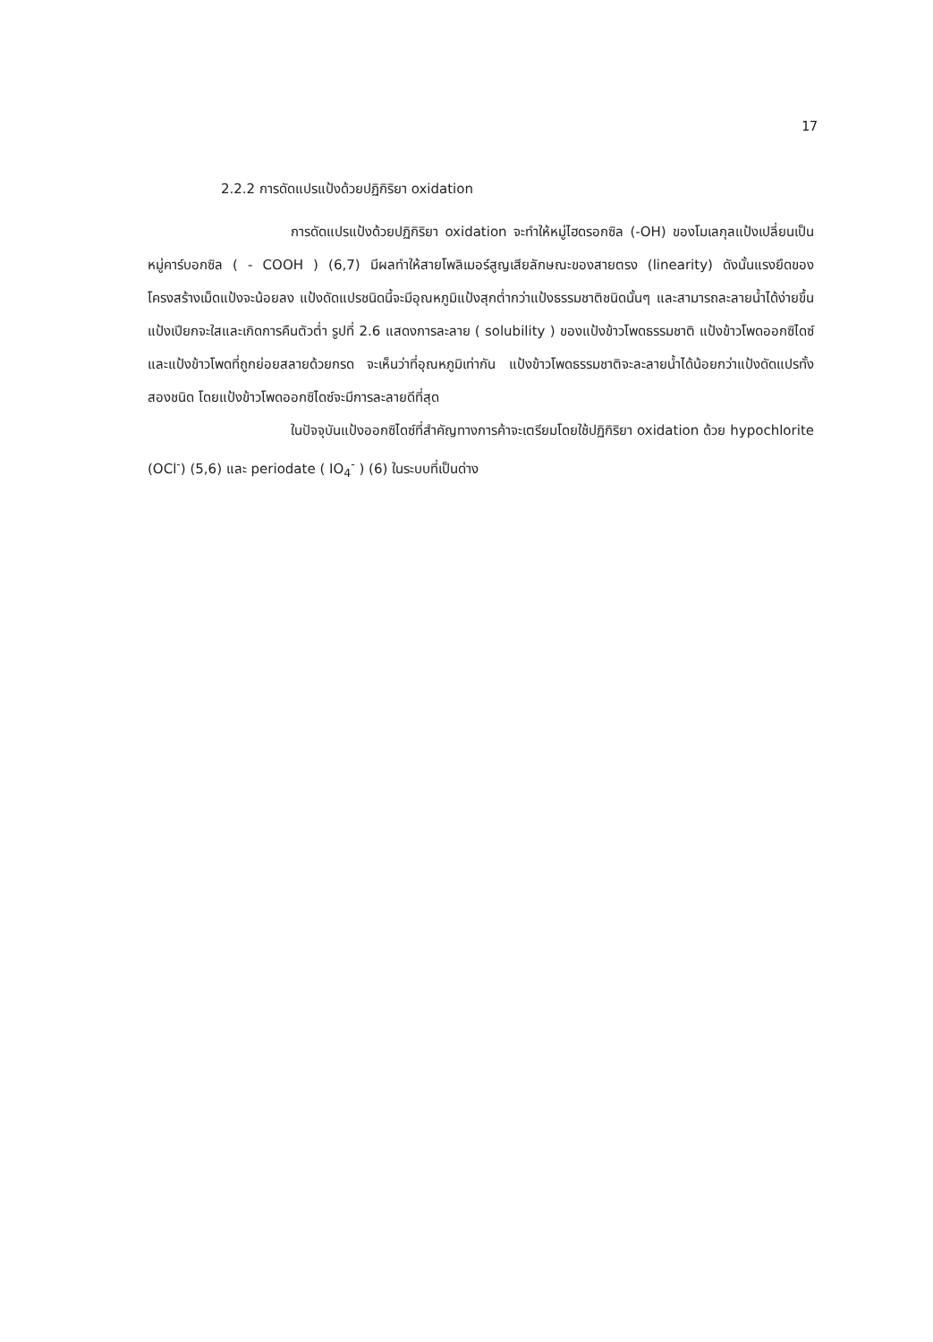17
2.2.2 การดัดแปรแป้งด้วยปฏิกิริยา oxidation
การดัดแปรแป้งด้วยปฏิกิริยา oxidation จะทำให้หมู่ไฮดรอกซิล (-OH) ของโมเลกุลแป้งเปลี่ยนเป็นหมู่คาร์บอกซิล ( - COOH ) (6,7) มีผลทำให้สายโพลิเมอร์สูญเสียลักษณะของสายตรง (linearity) ดังนั้นแรงยึดของโครงสร้างเม็ดแป้งจะน้อยลง แป้งดัดแปรชนิดนี้จะมีอุณหภูมิแป้งสุกต่ำกว่าแป้งธรรมชาติชนิดนั้นๆ และสามารถละลายน้ำได้ง่ายขึ้น แป้งเปียกจะใสและเกิดการคืนตัวต่ำ รูปที่ 2.6 แสดงการละลาย ( solubility ) ของแป้งข้าวโพดธรรมชาติ แป้งข้าวโพดออกซิไดซ์ และแป้งข้าวโพดที่ถูกย่อยสลายด้วยกรด จะเห็นว่าที่อุณหภูมิเท่ากัน แป้งข้าวโพดธรรมชาติจะละลายน้ำได้น้อยกว่าแป้งดัดแปรทั้งสองชนิด โดยแป้งข้าวโพดออกซิไดซ์จะมีการละลายดีที่สุด
ในปัจจุบันแป้งออกซิไดซ์ที่สำคัญทางการค้าจะเตรียมโดยใช้ปฏิกิริยา oxidation ด้วย hypochlorite (OCl<sup>-</sup>) (5,6) และ periodate ( IO<sub>4</sub><sup>-</sup> ) (6) ในระบบที่เป็นด่าง